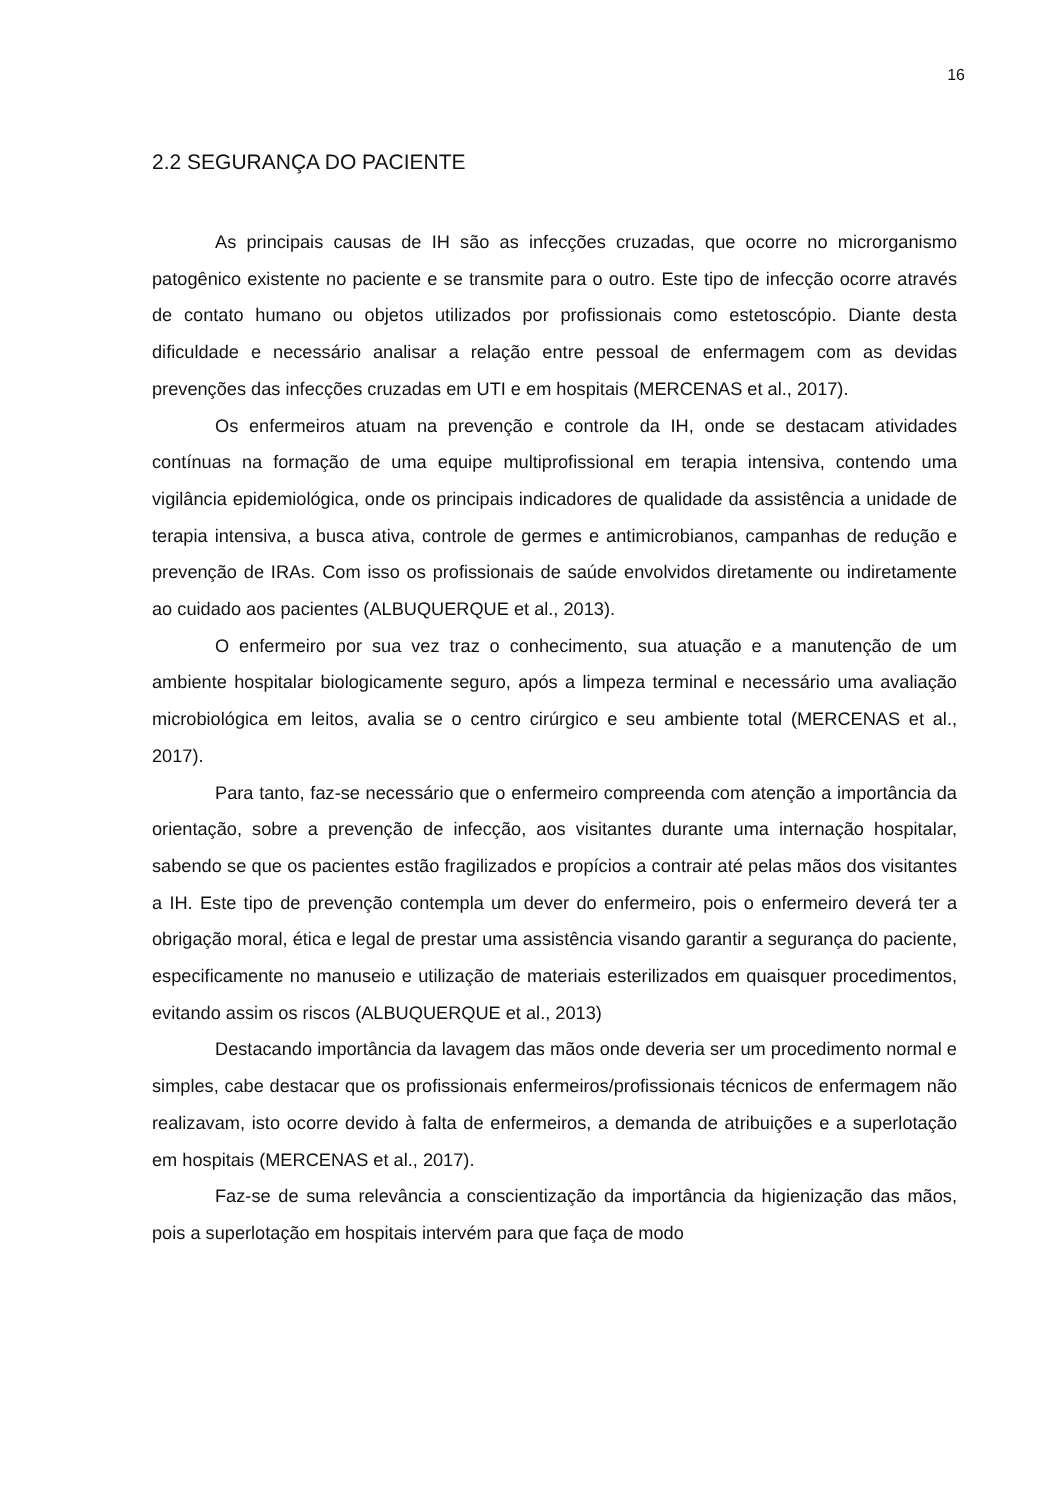16
2.2 SEGURANÇA DO PACIENTE
As principais causas de IH são as infecções cruzadas, que ocorre no microrganismo patogênico existente no paciente e se transmite para o outro. Este tipo de infecção ocorre através de contato humano ou objetos utilizados por profissionais como estetoscópio. Diante desta dificuldade e necessário analisar a relação entre pessoal de enfermagem com as devidas prevenções das infecções cruzadas em UTI e em hospitais (MERCENAS et al., 2017).
Os enfermeiros atuam na prevenção e controle da IH, onde se destacam atividades contínuas na formação de uma equipe multiprofissional em terapia intensiva, contendo uma vigilância epidemiológica, onde os principais indicadores de qualidade da assistência a unidade de terapia intensiva, a busca ativa, controle de germes e antimicrobianos, campanhas de redução e prevenção de IRAs. Com isso os profissionais de saúde envolvidos diretamente ou indiretamente ao cuidado aos pacientes (ALBUQUERQUE et al., 2013).
O enfermeiro por sua vez traz o conhecimento, sua atuação e a manutenção de um ambiente hospitalar biologicamente seguro, após a limpeza terminal e necessário uma avaliação microbiológica em leitos, avalia se o centro cirúrgico e seu ambiente total (MERCENAS et al., 2017).
Para tanto, faz-se necessário que o enfermeiro compreenda com atenção a importância da orientação, sobre a prevenção de infecção, aos visitantes durante uma internação hospitalar, sabendo se que os pacientes estão fragilizados e propícios a contrair até pelas mãos dos visitantes a IH. Este tipo de prevenção contempla um dever do enfermeiro, pois o enfermeiro deverá ter a obrigação moral, ética e legal de prestar uma assistência visando garantir a segurança do paciente, especificamente no manuseio e utilização de materiais esterilizados em quaisquer procedimentos, evitando assim os riscos (ALBUQUERQUE et al., 2013)
Destacando importância da lavagem das mãos onde deveria ser um procedimento normal e simples, cabe destacar que os profissionais enfermeiros/profissionais técnicos de enfermagem não realizavam, isto ocorre devido à falta de enfermeiros, a demanda de atribuições e a superlotação em hospitais (MERCENAS et al., 2017).
Faz-se de suma relevância a conscientização da importância da higienização das mãos, pois a superlotação em hospitais intervém para que faça de modo